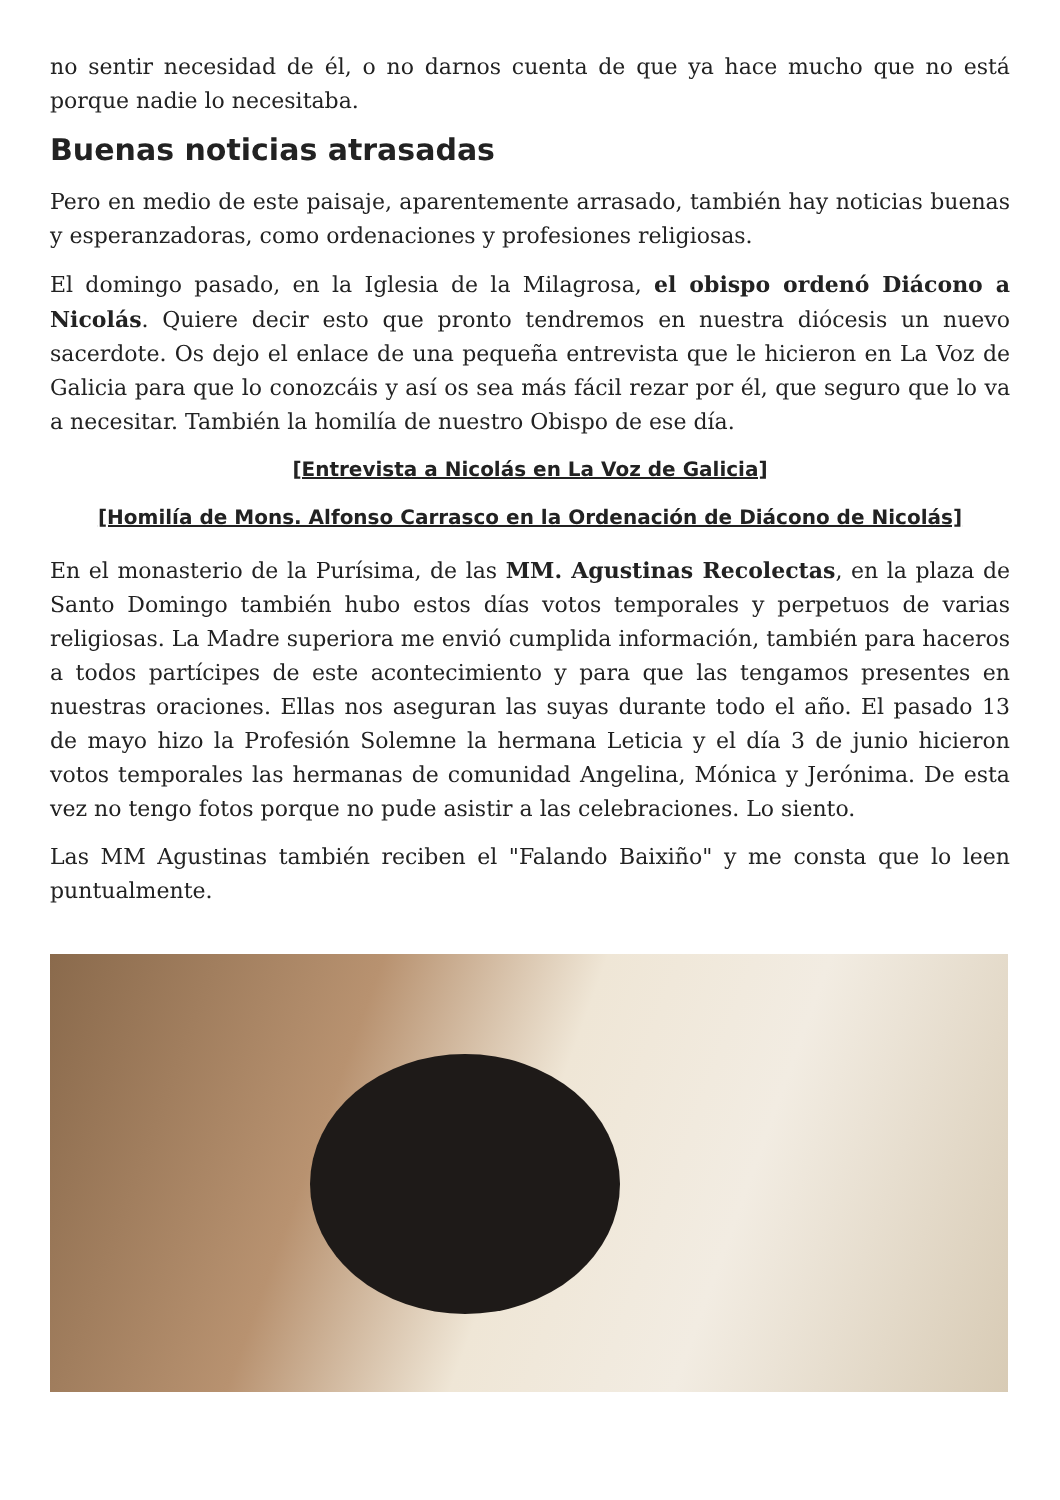no sentir necesidad de él, o no darnos cuenta de que ya hace mucho que no está porque nadie lo necesitaba.
Buenas noticias atrasadas
Pero en medio de este paisaje, aparentemente arrasado, también hay noticias buenas y esperanzadoras, como ordenaciones y profesiones religiosas.
El domingo pasado, en la Iglesia de la Milagrosa, el obispo ordenó Diácono a Nicolás. Quiere decir esto que pronto tendremos en nuestra diócesis un nuevo sacerdote. Os dejo el enlace de una pequeña entrevista que le hicieron en La Voz de Galicia para que lo conozcáis y así os sea más fácil rezar por él, que seguro que lo va a necesitar. También la homilía de nuestro Obispo de ese día.
[Entrevista a Nicolás en La Voz de Galicia]
[Homilía de Mons. Alfonso Carrasco en la Ordenación de Diácono de Nicolás]
En el monasterio de la Purísima, de las MM. Agustinas Recolectas, en la plaza de Santo Domingo también hubo estos días votos temporales y perpetuos de varias religiosas. La Madre superiora me envió cumplida información, también para haceros a todos partícipes de este acontecimiento y para que las tengamos presentes en nuestras oraciones. Ellas nos aseguran las suyas durante todo el año. El pasado 13 de mayo hizo la Profesión Solemne la hermana Leticia y el día 3 de junio hicieron votos temporales las hermanas de comunidad Angelina, Mónica y Jerónima. De esta vez no tengo fotos porque no pude asistir a las celebraciones. Lo siento.
Las MM Agustinas también reciben el "Falando Baixiño" y me consta que lo leen puntualmente.